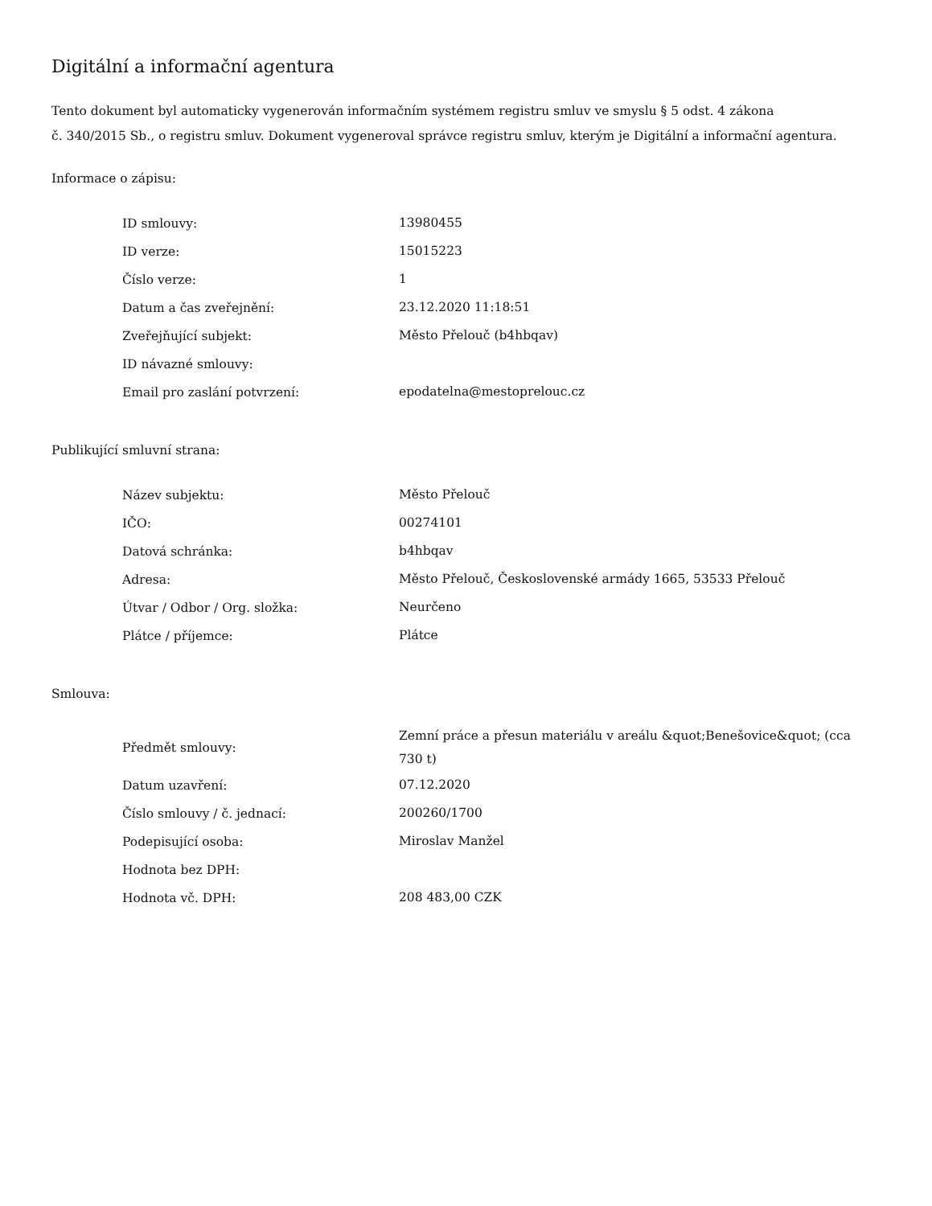Digitální a informační agentura
Tento dokument byl automaticky vygenerován informačním systémem registru smluv ve smyslu § 5 odst. 4 zákona
č. 340/2015 Sb., o registru smluv. Dokument vygeneroval správce registru smluv, kterým je Digitální a informační agentura.
Informace o zápisu:
| ID smlouvy: | 13980455 |
| ID verze: | 15015223 |
| Číslo verze: | 1 |
| Datum a čas zveřejnění: | 23.12.2020 11:18:51 |
| Zveřejňující subjekt: | Město Přelouč (b4hbqav) |
| ID návazné smlouvy: | |
| Email pro zaslání potvrzení: | epodatelna@mestoprelouc.cz |
Publikující smluvní strana:
| Název subjektu: | Město Přelouč |
| IČO: | 00274101 |
| Datová schránka: | b4hbqav |
| Adresa: | Město Přelouč, Československé armády 1665, 53533 Přelouč |
| Útvar / Odbor / Org. složka: | Neurčeno |
| Plátce / příjemce: | Plátce |
Smlouva:
| Předmět smlouvy: | Zemní práce a přesun materiálu v areálu &quot;Benešovice&quot; (cca 730 t) |
| Datum uzavření: | 07.12.2020 |
| Číslo smlouvy / č. jednací: | 200260/1700 |
| Podepisující osoba: | Miroslav Manžel |
| Hodnota bez DPH: | |
| Hodnota vč. DPH: | 208 483,00 CZK |